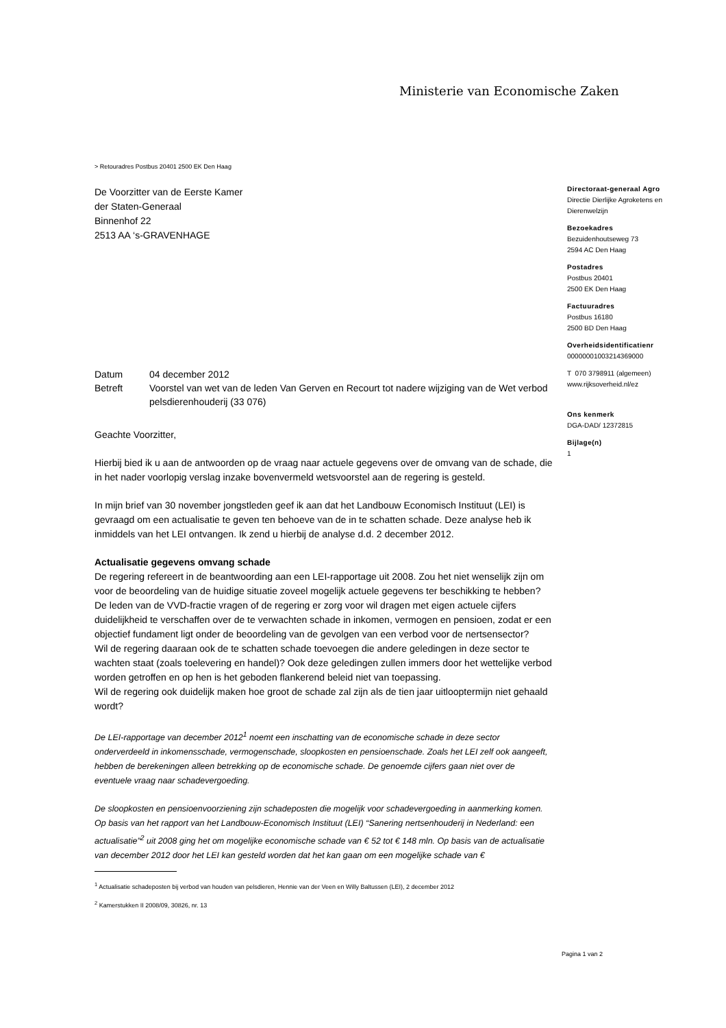Ministerie van Economische Zaken
> Retouradres Postbus 20401 2500 EK Den Haag
De Voorzitter van de Eerste Kamer
der Staten-Generaal
Binnenhof 22
2513 AA ‘s-GRAVENHAGE
| Datum | 04 december 2012 |
| Betreft | Voorstel van wet van de leden Van Gerven en Recourt tot nadere wijziging van de Wet verbod pelsdierenhouderij (33 076) |
Geachte Voorzitter,
Hierbij bied ik u aan de antwoorden op de vraag naar actuele gegevens over de omvang van de schade, die in het nader voorlopig verslag inzake bovenvermeld wetsvoorstel aan de regering is gesteld.
In mijn brief van 30 november jongstleden geef ik aan dat het Landbouw Economisch Instituut (LEI) is gevraagd om een actualisatie te geven ten behoeve van de in te schatten schade. Deze analyse heb ik inmiddels van het LEI ontvangen. Ik zend u hierbij de analyse d.d. 2 december 2012.
Actualisatie gegevens omvang schade
De regering refereert in de beantwoording aan een LEI-rapportage uit 2008. Zou het niet wenselijk zijn om voor de beoordeling van de huidige situatie zoveel mogelijk actuele gegevens ter beschikking te hebben? De leden van de VVD-fractie vragen of de regering er zorg voor wil dragen met eigen actuele cijfers duidelijkheid te verschaffen over de te verwachten schade in inkomen, vermogen en pensioen, zodat er een objectief fundament ligt onder de beoordeling van de gevolgen van een verbod voor de nertsensector?
Wil de regering daaraan ook de te schatten schade toevoegen die andere geledingen in deze sector te wachten staat (zoals toelevering en handel)? Ook deze geledingen zullen immers door het wettelijke verbod worden getroffen en op hen is het geboden flankerend beleid niet van toepassing.
Wil de regering ook duidelijk maken hoe groot de schade zal zijn als de tien jaar uitlooptermijn niet gehaald wordt?
De LEI-rapportage van december 2012<sup>1</sup> noemt een inschatting van de economische schade in deze sector onderverdeeld in inkomensschade, vermogenschade, sloopkosten en pensioenschade. Zoals het LEI zelf ook aangeeft, hebben de berekeningen alleen betrekking op de economische schade. De genoemde cijfers gaan niet over de eventuele vraag naar schadevergoeding.
De sloopkosten en pensioenvoorziening zijn schadeposten die mogelijk voor schadevergoeding in aanmerking komen.
Op basis van het rapport van het Landbouw-Economisch Instituut (LEI) “Sanering nertsenhouderij in Nederland: een actualisatie”<sup>2</sup> uit 2008 ging het om mogelijke economische schade van € 52 tot € 148 mln. Op basis van de actualisatie van december 2012 door het LEI kan gesteld worden dat het kan gaan om een mogelijke schade van €
<sup>1</sup> Actualisatie schadeposten bij verbod van houden van pelsdieren, Hennie van der Veen en Willy Baltussen (LEI), 2 december 2012
<sup>2</sup> Kamerstukken II 2008/09, 30826, nr. 13
Directoraat-generaal Agro
Directie Dierlijke Agroketens en Dierenwelzijn
Bezoekadres
Bezuidenhoutseweg 73
2594 AC Den Haag
Postadres
Postbus 20401
2500 EK Den Haag
Factuuradres
Postbus 16180
2500 BD Den Haag
Overheidsidentificatienr
00000001003214369000
T 070 3798911 (algemeen)
www.rijksoverheid.nl/ez
Ons kenmerk
DGA-DAD/ 12372815
Bijlage(n)
1
Pagina 1 van 2